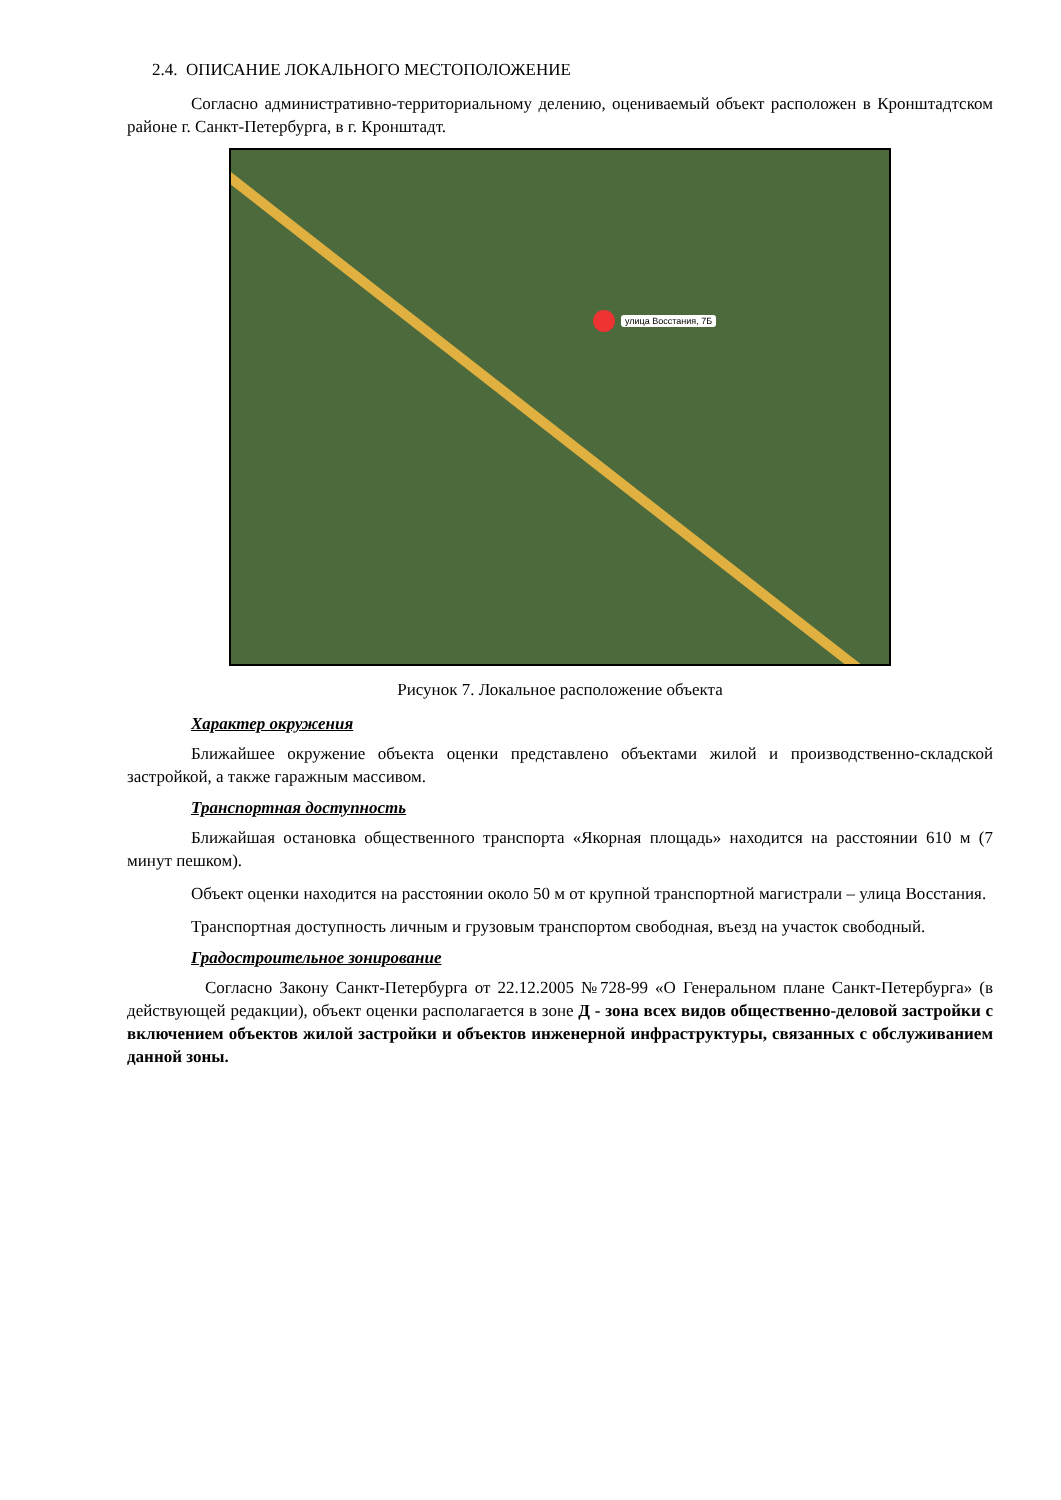2.4. ОПИСАНИЕ ЛОКАЛЬНОГО МЕСТОПОЛОЖЕНИЕ
Согласно административно-территориальному делению, оцениваемый объект расположен в Кронштадтском районе г. Санкт-Петербурга, в г. Кронштадт.
улица Восстания, 7Б
Рисунок 7. Локальное расположение объекта
Характер окружения
Ближайшее окружение объекта оценки представлено объектами жилой и производственно-складской застройкой, а также гаражным массивом.
Транспортная доступность
Ближайшая остановка общественного транспорта «Якорная площадь» находится на расстоянии 610 м (7 минут пешком).
Объект оценки находится на расстоянии около 50 м от крупной транспортной магистрали – улица Восстания.
Транспортная доступность личным и грузовым транспортом свободная, въезд на участок свободный.
Градостроительное зонирование
Согласно Закону Санкт-Петербурга от 22.12.2005 №728-99 «О Генеральном плане Санкт-Петербурга» (в действующей редакции), объект оценки располагается в зоне Д - зона всех видов общественно-деловой застройки с включением объектов жилой застройки и объектов инженерной инфраструктуры, связанных с обслуживанием данной зоны.